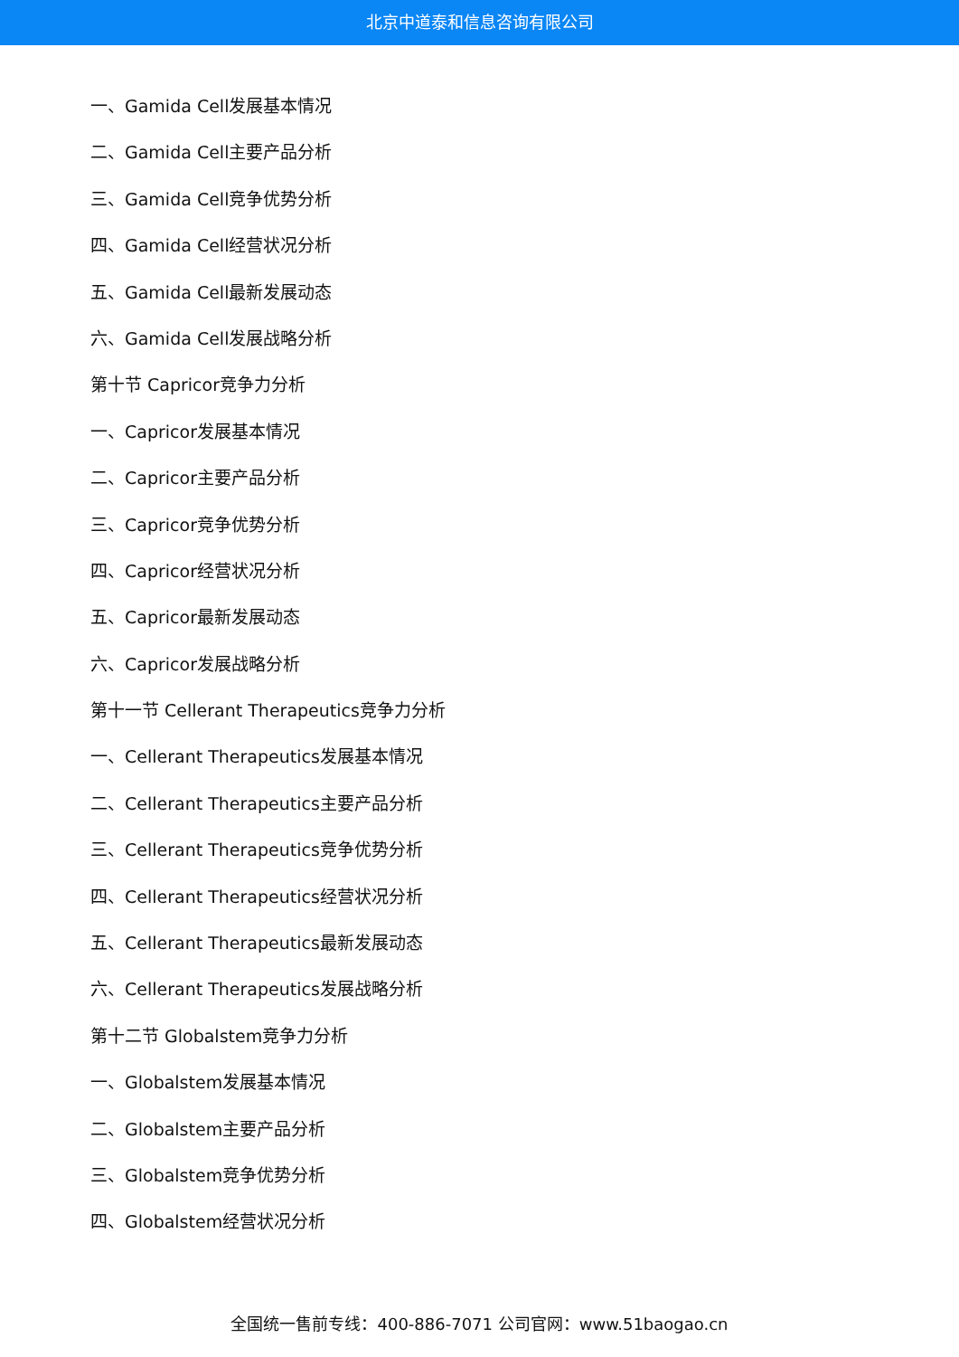北京中道泰和信息咨询有限公司
一、Gamida Cell发展基本情况
二、Gamida Cell主要产品分析
三、Gamida Cell竞争优势分析
四、Gamida Cell经营状况分析
五、Gamida Cell最新发展动态
六、Gamida Cell发展战略分析
第十节 Capricor竞争力分析
一、Capricor发展基本情况
二、Capricor主要产品分析
三、Capricor竞争优势分析
四、Capricor经营状况分析
五、Capricor最新发展动态
六、Capricor发展战略分析
第十一节 Cellerant Therapeutics竞争力分析
一、Cellerant Therapeutics发展基本情况
二、Cellerant Therapeutics主要产品分析
三、Cellerant Therapeutics竞争优势分析
四、Cellerant Therapeutics经营状况分析
五、Cellerant Therapeutics最新发展动态
六、Cellerant Therapeutics发展战略分析
第十二节 Globalstem竞争力分析
一、Globalstem发展基本情况
二、Globalstem主要产品分析
三、Globalstem竞争优势分析
四、Globalstem经营状况分析
全国统一售前专线：400-886-7071 公司官网：www.51baogao.cn